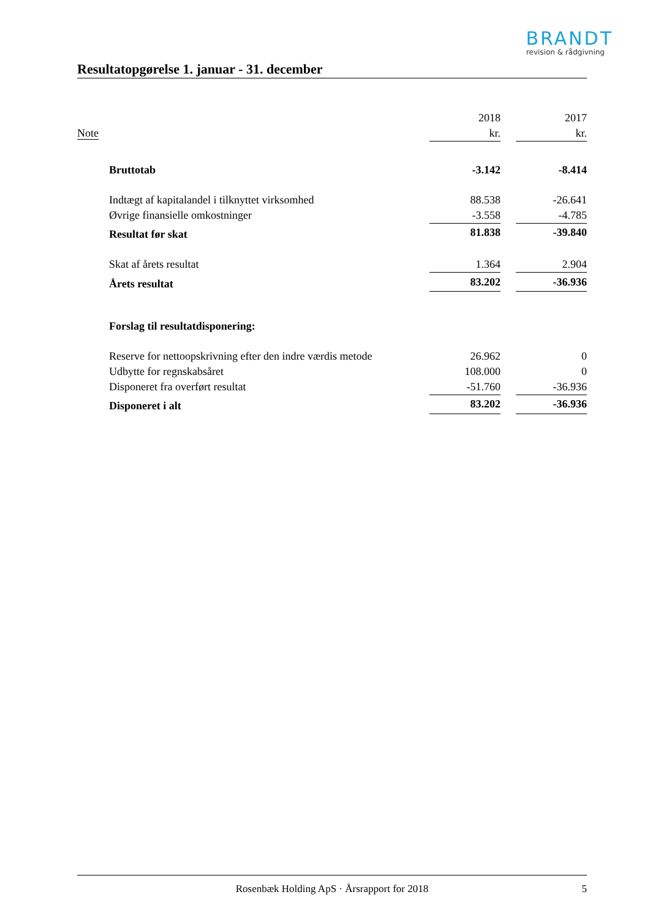BRANDT
revision & rådgivning
Resultatopgørelse 1. januar - 31. december
| | | 2018 | | 2017 |
| --- | --- | --- | --- | --- |
| Note | | kr. | | kr. |
| | Bruttotab | -3.142 | | -8.414 |
| | Indtægt af kapitalandel i tilknyttet virksomhed | 88.538 | | -26.641 |
| | Øvrige finansielle omkostninger | -3.558 | | -4.785 |
| | Resultat før skat | 81.838 | | -39.840 |
| | Skat af årets resultat | 1.364 | | 2.904 |
| | Årets resultat | 83.202 | | -36.936 |
| | Forslag til resultatdisponering: | | | |
| | Reserve for nettoopskrivning efter den indre værdis metode | 26.962 | | 0 |
| | Udbytte for regnskabsåret | 108.000 | | 0 |
| | Disponeret fra overført resultat | -51.760 | | -36.936 |
| | Disponeret i alt | 83.202 | | -36.936 |
Rosenbæk Holding ApS · Årsrapport for 2018 5